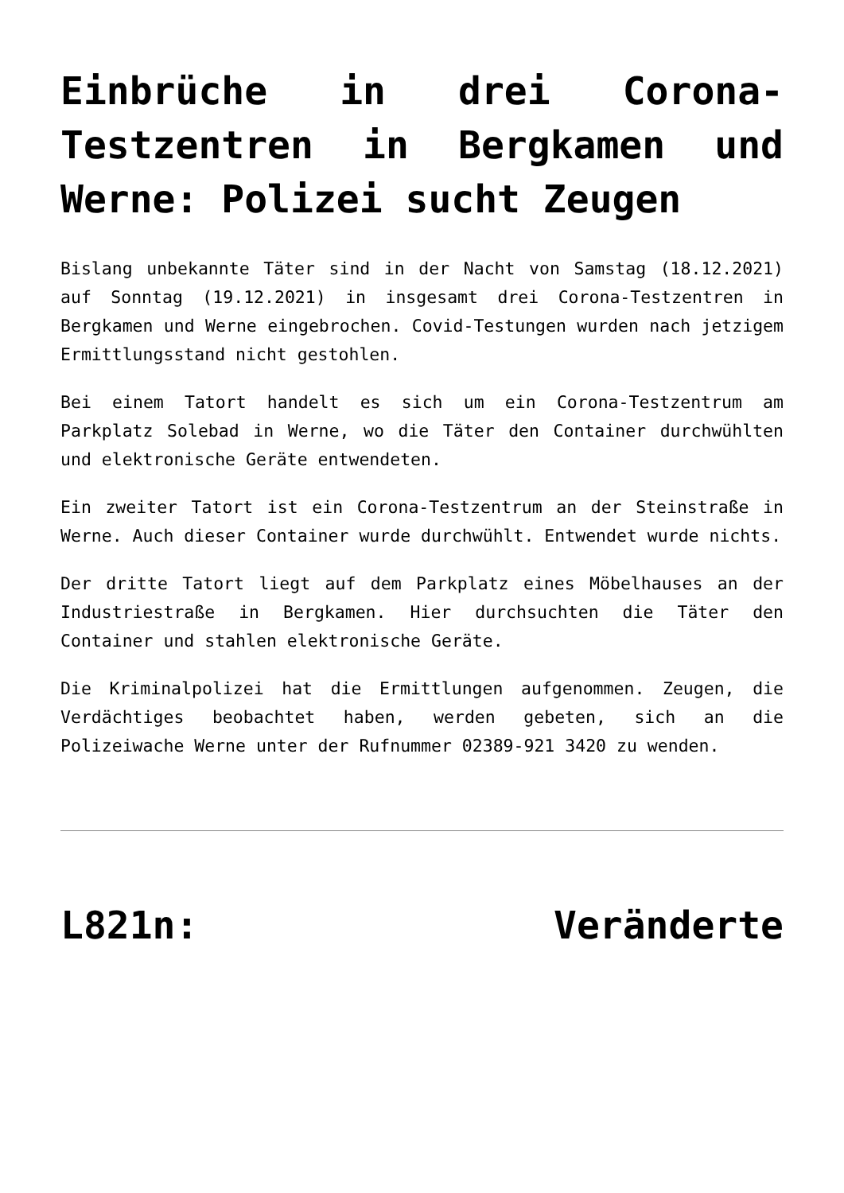Einbrüche in drei Corona-Testzentren in Bergkamen und Werne: Polizei sucht Zeugen
Bislang unbekannte Täter sind in der Nacht von Samstag (18.12.2021) auf Sonntag (19.12.2021) in insgesamt drei Corona-Testzentren in Bergkamen und Werne eingebrochen. Covid-Testungen wurden nach jetzigem Ermittlungsstand nicht gestohlen.
Bei einem Tatort handelt es sich um ein Corona-Testzentrum am Parkplatz Solebad in Werne, wo die Täter den Container durchwühlten und elektronische Geräte entwendeten.
Ein zweiter Tatort ist ein Corona-Testzentrum an der Steinstraße in Werne. Auch dieser Container wurde durchwühlt. Entwendet wurde nichts.
Der dritte Tatort liegt auf dem Parkplatz eines Möbelhauses an der Industriestraße in Bergkamen. Hier durchsuchten die Täter den Container und stahlen elektronische Geräte.
Die Kriminalpolizei hat die Ermittlungen aufgenommen. Zeugen, die Verdächtiges beobachtet haben, werden gebeten, sich an die Polizeiwache Werne unter der Rufnummer 02389-921 3420 zu wenden.
L821n: Veränderte